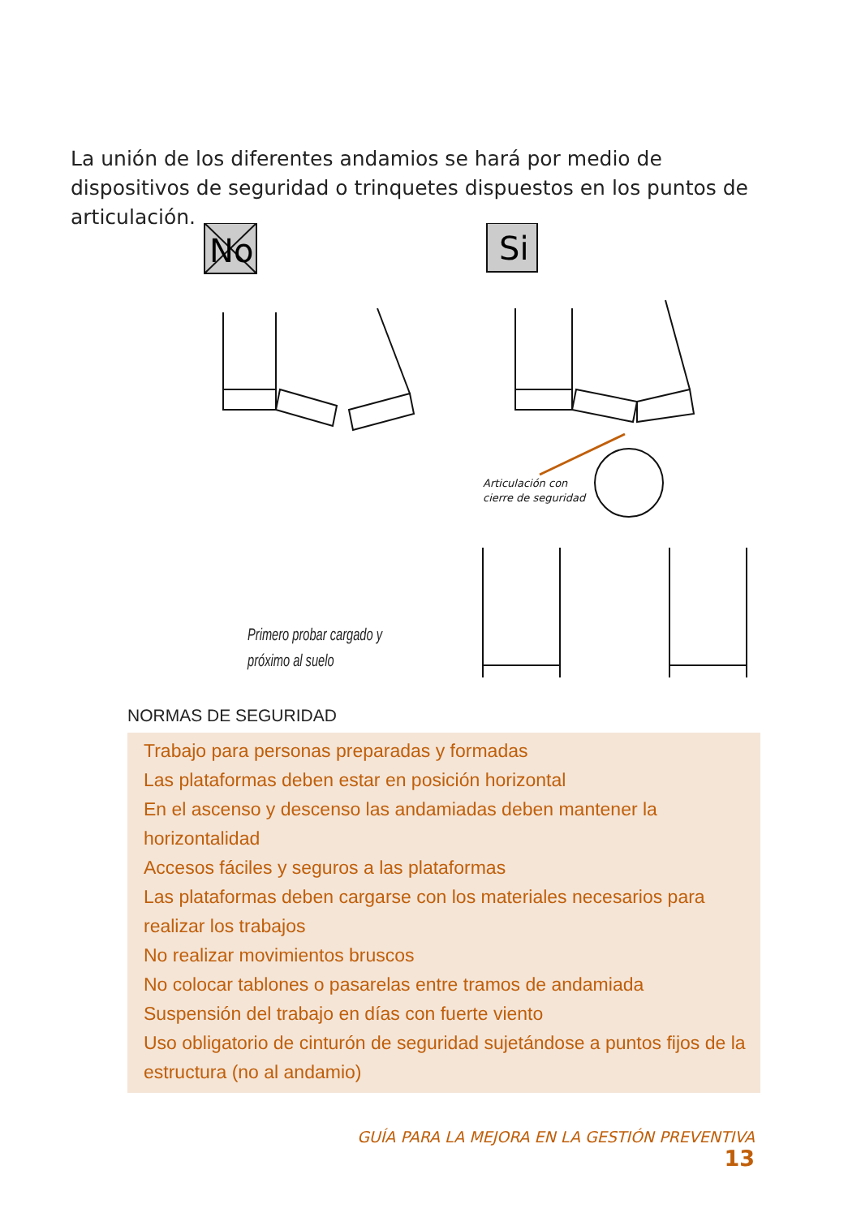La unión de los diferentes andamios se hará por medio de dispositivos de seguridad o trinquetes dispuestos en los puntos de articulación.
No
Si
Articulación con
cierre de seguridad
Primero probar cargado y
próximo al suelo
NORMAS DE SEGURIDAD
Trabajo para personas preparadas y formadas
Las plataformas deben estar en posición horizontal
En el ascenso y descenso las andamiadas deben mantener la horizontalidad
Accesos fáciles y seguros a las plataformas
Las plataformas deben cargarse con los materiales necesarios para realizar los trabajos
No realizar movimientos bruscos
No colocar tablones o pasarelas entre tramos de andamiada
Suspensión del trabajo en días con fuerte viento
Uso obligatorio de cinturón de seguridad sujetándose a puntos fijos de la estructura (no al andamio)
GUÍA PARA LA MEJORA EN LA GESTIÓN PREVENTIVA 13